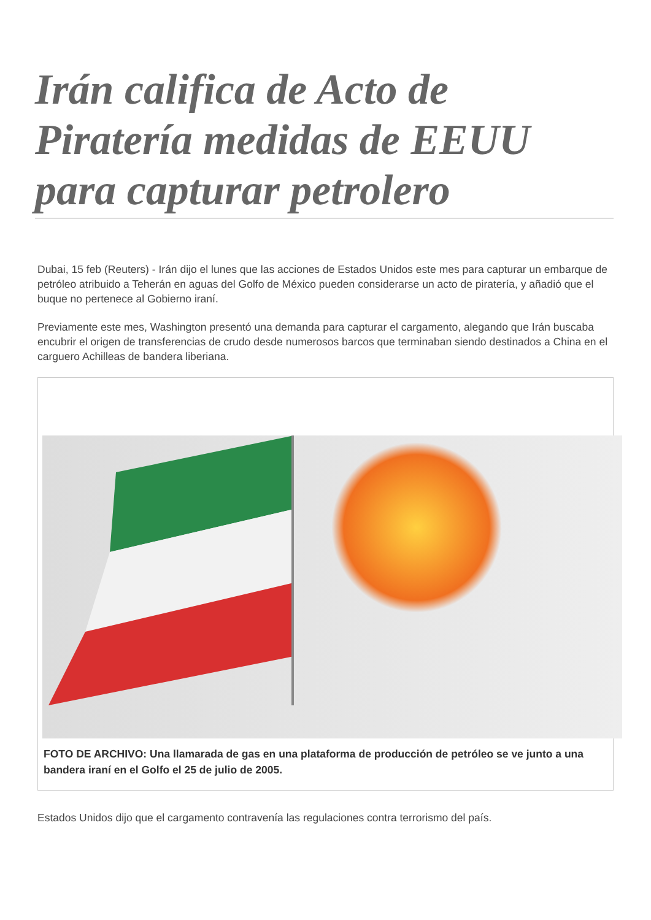Irán califica de Acto de Piratería medidas de EEUU para capturar petrolero
Dubai, 15 feb (Reuters) - Irán dijo el lunes que las acciones de Estados Unidos este mes para capturar un embarque de petróleo atribuido a Teherán en aguas del Golfo de México pueden considerarse un acto de piratería, y añadió que el buque no pertenece al Gobierno iraní.
Previamente este mes, Washington presentó una demanda para capturar el cargamento, alegando que Irán buscaba encubrir el origen de transferencias de crudo desde numerosos barcos que terminaban siendo destinados a China en el carguero Achilleas de bandera liberiana.
FOTO DE ARCHIVO: Una llamarada de gas en una plataforma de producción de petróleo se ve junto a una bandera iraní en el Golfo el 25 de julio de 2005.
Estados Unidos dijo que el cargamento contravenía las regulaciones contra terrorismo del país.